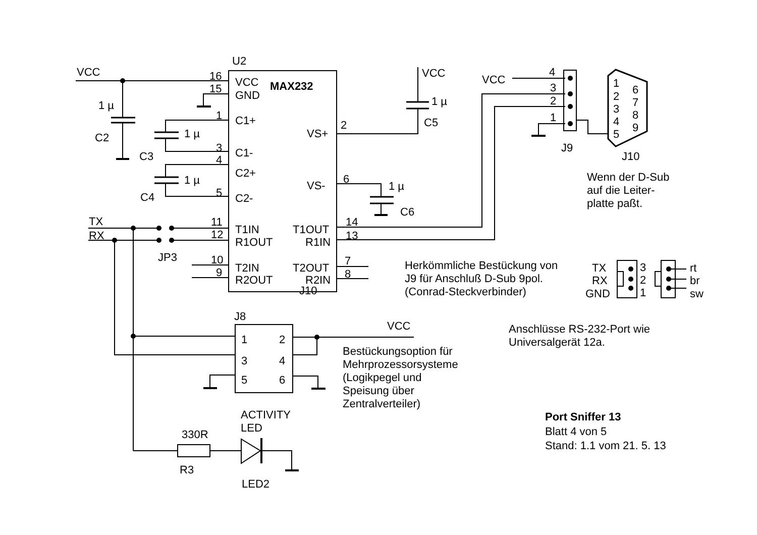U2
VCC
16
VCC
MAX232
15
GND
1 µ
C2
1
C1+
1 µ
VS+
2
3
C1-
C3
4
C2+
1 µ
VS-
6
5
C2-
C4
VCC
1 µ
C5
1 µ
C6
VCC
4
3
2
1
J9
1
6
2
7
3
8
4
9
5
J10
Wenn der D-Sub
auf die Leiter-
platte paßt.
TX
RX
11
T1IN
T1OUT
14
12
R1OUT
R1IN
13
JP3
10
T2IN
T2OUT
7
9
R2OUT
R2IN
8
J10
Herkömmliche Bestückung von
J9 für Anschluß D-Sub 9pol.
(Conrad-Steckverbinder)
TX
RX
GND
3
2
1
rt
br
sw
J8
VCC
1
2
3
4
5
6
Anschlüsse RS-232-Port wie
Universalgerät 12a.
Bestückungsoption für
Mehrprozessorsysteme
(Logikpegel und
Speisung über
Zentralverteiler)
ACTIVITY
LED
330R
R3
LED2
Port Sniffer 13
Blatt 4 von 5
Stand: 1.1 vom 21. 5. 13